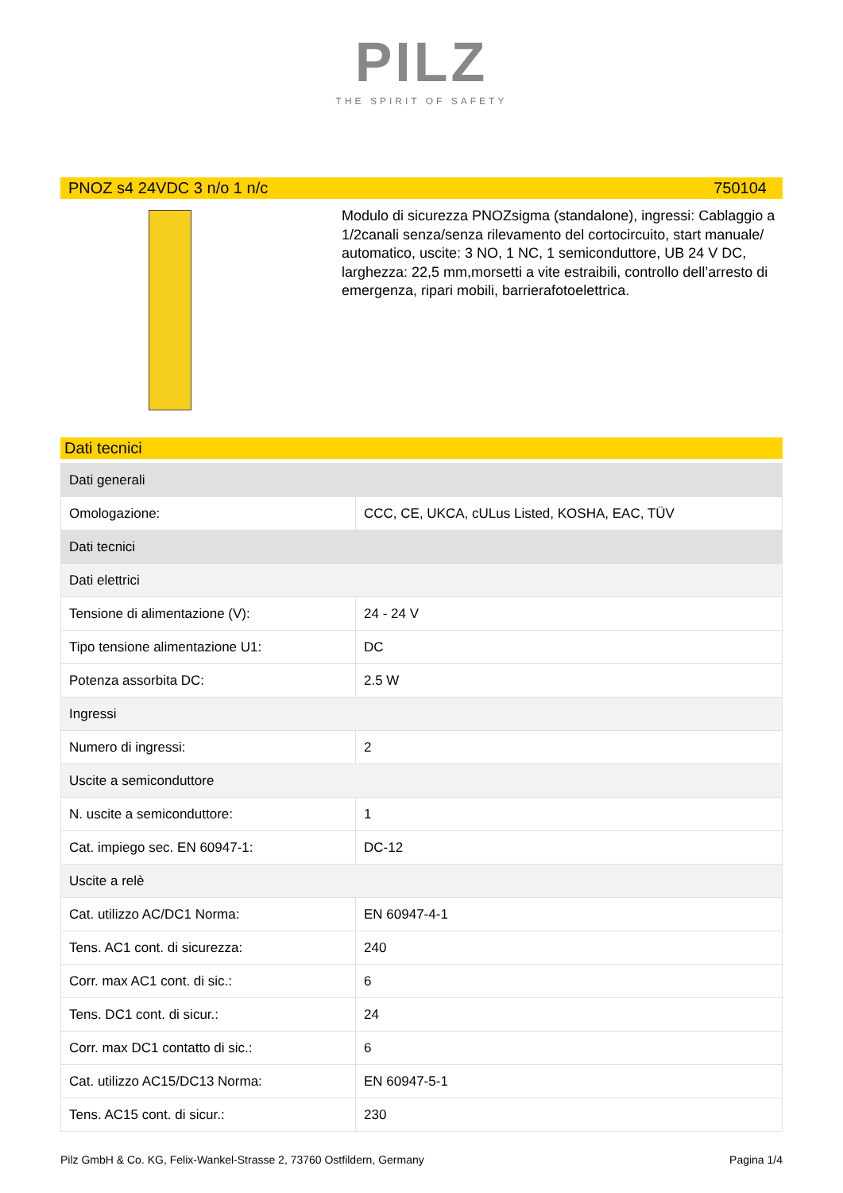PILZ
THE SPIRIT OF SAFETY
PNOZ s4 24VDC 3 n/o 1 n/c 750104
Modulo di sicurezza PNOZsigma (standalone), ingressi: Cablaggio a 1/2canali senza/senza rilevamento del cortocircuito, start manuale/ automatico, uscite: 3 NO, 1 NC, 1 semiconduttore, UB 24 V DC, larghezza: 22,5 mm,morsetti a vite estraibili, controllo dell’arresto di emergenza, ripari mobili, barrierafotoelettrica.
Dati tecnici
| Dati generali | |
| Omologazione: | CCC, CE, UKCA, cULus Listed, KOSHA, EAC, TÜV |
| Dati tecnici | |
| Dati elettrici | |
| Tensione di alimentazione (V): | 24 - 24 V |
| Tipo tensione alimentazione U1: | DC |
| Potenza assorbita DC: | 2.5 W |
| Ingressi | |
| Numero di ingressi: | 2 |
| Uscite a semiconduttore | |
| N. uscite a semiconduttore: | 1 |
| Cat. impiego sec. EN 60947-1: | DC-12 |
| Uscite a relè | |
| Cat. utilizzo AC/DC1 Norma: | EN 60947-4-1 |
| Tens. AC1 cont. di sicurezza: | 240 |
| Corr. max AC1 cont. di sic.: | 6 |
| Tens. DC1 cont. di sicur.: | 24 |
| Corr. max DC1 contatto di sic.: | 6 |
| Cat. utilizzo AC15/DC13 Norma: | EN 60947-5-1 |
| Tens. AC15 cont. di sicur.: | 230 |
Pilz GmbH & Co. KG, Felix-Wankel-Strasse 2, 73760 Ostfildern, Germany Pagina 1/4